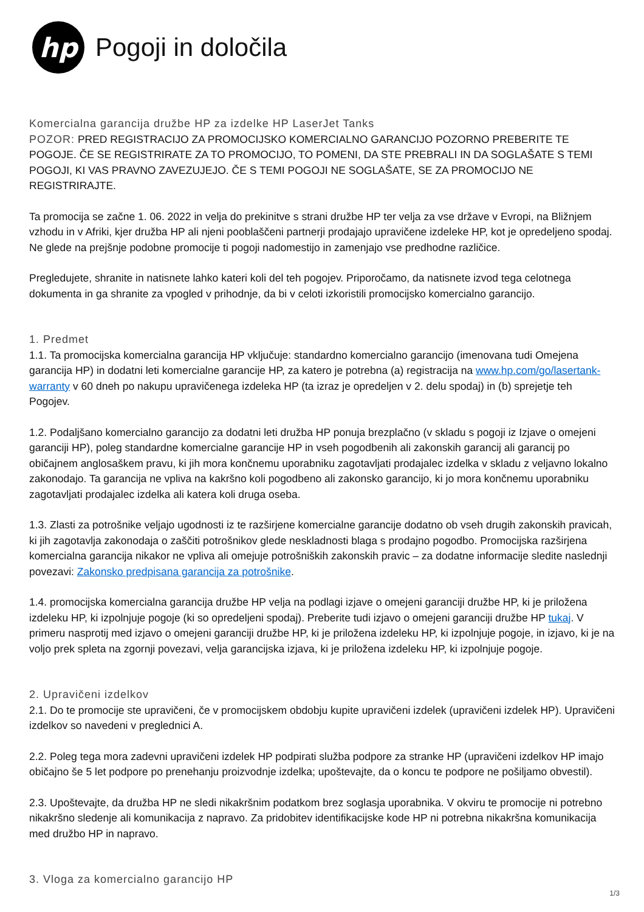hp
Pogoji in določila
Komercialna garancija družbe HP za izdelke HP LaserJet Tanks
POZOR: PRED REGISTRACIJO ZA PROMOCIJSKO KOMERCIALNO GARANCIJO POZORNO PREBERITE TE POGOJE. ČE SE REGISTRIRATE ZA TO PROMOCIJO, TO POMENI, DA STE PREBRALI IN DA SOGLAŠATE S TEMI POGOJI, KI VAS PRAVNO ZAVEZUJEJO. ČE S TEMI POGOJI NE SOGLAŠATE, SE ZA PROMOCIJO NE REGISTRIRAJTE.
Ta promocija se začne 1. 06. 2022 in velja do prekinitve s strani družbe HP ter velja za vse države v Evropi, na Bližnjem vzhodu in v Afriki, kjer družba HP ali njeni pooblaščeni partnerji prodajajo upravičene izdeleke HP, kot je opredeljeno spodaj. Ne glede na prejšnje podobne promocije ti pogoji nadomestijo in zamenjajo vse predhodne različice.
Pregledujete, shranite in natisnete lahko kateri koli del teh pogojev. Priporočamo, da natisnete izvod tega celotnega dokumenta in ga shranite za vpogled v prihodnje, da bi v celoti izkoristili promocijsko komercialno garancijo.
1. Predmet
1.1. Ta promocijska komercialna garancija HP vključuje: standardno komercialno garancijo (imenovana tudi Omejena garancija HP) in dodatni leti komercialne garancije HP, za katero je potrebna (a) registracija na www.hp.com/go/lasertank-warranty v 60 dneh po nakupu upravičenega izdeleka HP (ta izraz je opredeljen v 2. delu spodaj) in (b) sprejetje teh Pogojev.
1.2. Podaljšano komercialno garancijo za dodatni leti družba HP ponuja brezplačno (v skladu s pogoji iz Izjave o omejeni garanciji HP), poleg standardne komercialne garancije HP in vseh pogodbenih ali zakonskih garancij ali garancij po običajnem anglosaškem pravu, ki jih mora končnemu uporabniku zagotavljati prodajalec izdelka v skladu z veljavno lokalno zakonodajo. Ta garancija ne vpliva na kakršno koli pogodbeno ali zakonsko garancijo, ki jo mora končnemu uporabniku zagotavljati prodajalec izdelka ali katera koli druga oseba.
1.3. Zlasti za potrošnike veljajo ugodnosti iz te razširjene komercialne garancije dodatno ob vseh drugih zakonskih pravicah, ki jih zagotavlja zakonodaja o zaščiti potrošnikov glede neskladnosti blaga s prodajno pogodbo. Promocijska razširjena komercialna garancija nikakor ne vpliva ali omejuje potrošniških zakonskih pravic – za dodatne informacije sledite naslednji povezavi: Zakonsko predpisana garancija za potrošnike.
1.4. promocijska komercialna garancija družbe HP velja na podlagi izjave o omejeni garanciji družbe HP, ki je priložena izdeleku HP, ki izpolnjuje pogoje (ki so opredeljeni spodaj). Preberite tudi izjavo o omejeni garanciji družbe HP tukaj. V primeru nasprotij med izjavo o omejeni garanciji družbe HP, ki je priložena izdeleku HP, ki izpolnjuje pogoje, in izjavo, ki je na voljo prek spleta na zgornji povezavi, velja garancijska izjava, ki je priložena izdeleku HP, ki izpolnjuje pogoje.
2. Upravičeni izdelkov
2.1. Do te promocije ste upravičeni, če v promocijskem obdobju kupite upravičeni izdelek (upravičeni izdelek HP). Upravičeni izdelkov so navedeni v preglednici A.
2.2. Poleg tega mora zadevni upravičeni izdelek HP podpirati služba podpore za stranke HP (upravičeni izdelkov HP imajo običajno še 5 let podpore po prenehanju proizvodnje izdelka; upoštevajte, da o koncu te podpore ne pošiljamo obvestil).
2.3. Upoštevajte, da družba HP ne sledi nikakršnim podatkom brez soglasja uporabnika. V okviru te promocije ni potrebno nikakršno sledenje ali komunikacija z napravo. Za pridobitev identifikacijske kode HP ni potrebna nikakršna komunikacija med družbo HP in napravo.
3. Vloga za komercialno garancijo HP
1/3